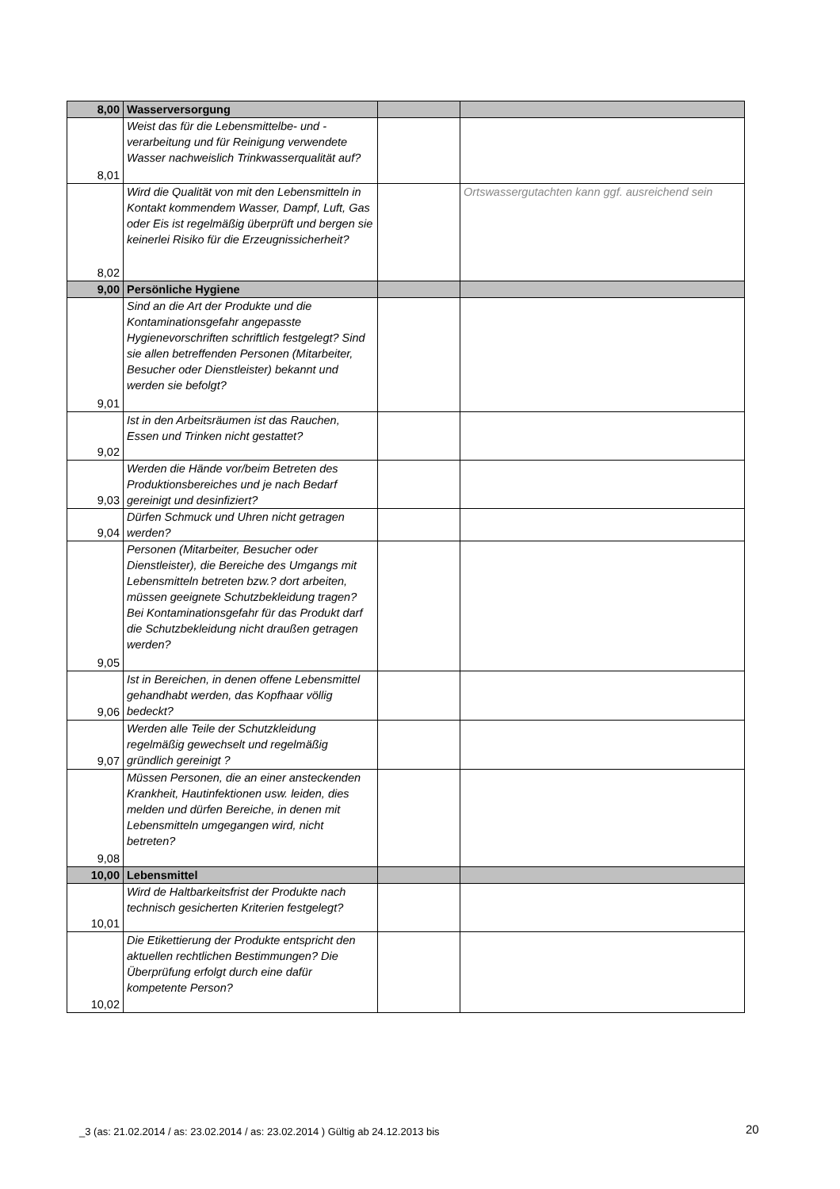| 8,00 | Wasserversorgung | | |
| 8,01 | Weist das für die Lebensmittelbe- und -verarbeitung und für Reinigung verwendete Wasser nachweislich Trinkwasserqualität auf? | | |
| 8,02 | Wird die Qualität von mit den Lebensmitteln in Kontakt kommendem Wasser, Dampf, Luft, Gas oder Eis ist regelmäßig überprüft und bergen sie keinerlei Risiko für die Erzeugnissicherheit? | | Ortswassergutachten kann ggf. ausreichend sein |
| 9,00 | Persönliche Hygiene | | |
| 9,01 | Sind an die Art der Produkte und die Kontaminationsgefahr angepasste Hygienevorschriften schriftlich festgelegt? Sind sie allen betreffenden Personen (Mitarbeiter, Besucher oder Dienstleister) bekannt und werden sie befolgt? | | |
| 9,02 | Ist in den Arbeitsräumen ist das Rauchen, Essen und Trinken nicht gestattet? | | |
| 9,03 | Werden die Hände vor/beim Betreten des Produktionsbereiches und je nach Bedarf gereinigt und desinfiziert? | | |
| 9,04 | Dürfen Schmuck und Uhren nicht getragen werden? | | |
| 9,05 | Personen (Mitarbeiter, Besucher oder Dienstleister), die Bereiche des Umgangs mit Lebensmitteln betreten bzw.? dort arbeiten, müssen geeignete Schutzbekleidung tragen? Bei Kontaminationsgefahr für das Produkt darf die Schutzbekleidung nicht draußen getragen werden? | | |
| 9,06 | Ist in Bereichen, in denen offene Lebensmittel gehandhabt werden, das Kopfhaar völlig bedeckt? | | |
| 9,07 | Werden alle Teile der Schutzkleidung regelmäßig gewechselt und regelmäßig gründlich gereinigt ? | | |
| 9,08 | Müssen Personen, die an einer ansteckenden Krankheit, Hautinfektionen usw. leiden, dies melden und dürfen Bereiche, in denen mit Lebensmitteln umgegangen wird, nicht betreten? | | |
| 10,00 | Lebensmittel | | |
| 10,01 | Wird de Haltbarkeitsfrist der Produkte nach technisch gesicherten Kriterien festgelegt? | | |
| 10,02 | Die Etikettierung der Produkte entspricht den aktuellen rechtlichen Bestimmungen? Die Überprüfung erfolgt durch eine dafür kompetente Person? | | |
_3 (as: 21.02.2014 / as: 23.02.2014 / as: 23.02.2014 ) Gültig ab 24.12.2013 bis
20